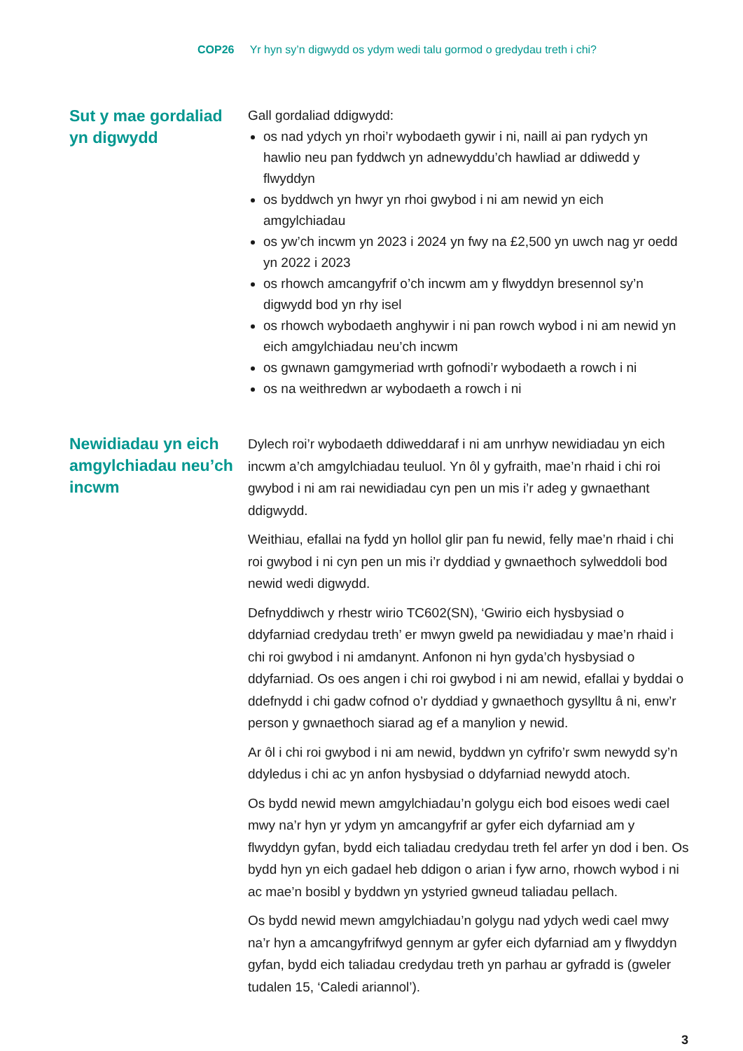COP26 Yr hyn sy’n digwydd os ydym wedi talu gormod o gredydau treth i chi?
Sut y mae gordaliad yn digwydd
Gall gordaliad ddigwydd:
os nad ydych yn rhoi’r wybodaeth gywir i ni, naill ai pan rydych yn hawlio neu pan fyddwch yn adnewyddu’ch hawliad ar ddiwedd y flwyddyn
os byddwch yn hwyr yn rhoi gwybod i ni am newid yn eich amgylchiadau
os yw’ch incwm yn 2023 i 2024 yn fwy na £2,500 yn uwch nag yr oedd yn 2022 i 2023
os rhowch amcangyfrif o’ch incwm am y flwyddyn bresennol sy’n digwydd bod yn rhy isel
os rhowch wybodaeth anghywir i ni pan rowch wybod i ni am newid yn eich amgylchiadau neu’ch incwm
os gwnawn gamgymeriad wrth gofnodi’r wybodaeth a rowch i ni
os na weithredwn ar wybodaeth a rowch i ni
Newidiadau yn eich amgylchiadau neu’ch incwm
Dylech roi’r wybodaeth ddiweddaraf i ni am unrhyw newidiadau yn eich incwm a’ch amgylchiadau teuluol. Yn ôl y gyfraith, mae’n rhaid i chi roi gwybod i ni am rai newidiadau cyn pen un mis i’r adeg y gwnaethant ddigwydd.
Weithiau, efallai na fydd yn hollol glir pan fu newid, felly mae’n rhaid i chi roi gwybod i ni cyn pen un mis i’r dyddiad y gwnaethoch sylweddoli bod newid wedi digwydd.
Defnyddiwch y rhestr wirio TC602(SN), ‘Gwirio eich hysbysiad o ddyfarniad credydau treth’ er mwyn gweld pa newidiadau y mae’n rhaid i chi roi gwybod i ni amdanynt. Anfonon ni hyn gyda’ch hysbysiad o ddyfarniad. Os oes angen i chi roi gwybod i ni am newid, efallai y byddai o ddefnydd i chi gadw cofnod o’r dyddiad y gwnaethoch gysylltu â ni, enw’r person y gwnaethoch siarad ag ef a manylion y newid.
Ar ôl i chi roi gwybod i ni am newid, byddwn yn cyfrifo’r swm newydd sy’n ddyledus i chi ac yn anfon hysbysiad o ddyfarniad newydd atoch.
Os bydd newid mewn amgylchiadau’n golygu eich bod eisoes wedi cael mwy na’r hyn yr ydym yn amcangyfrif ar gyfer eich dyfarniad am y flwyddyn gyfan, bydd eich taliadau credydau treth fel arfer yn dod i ben. Os bydd hyn yn eich gadael heb ddigon o arian i fyw arno, rhowch wybod i ni ac mae’n bosibl y byddwn yn ystyried gwneud taliadau pellach.
Os bydd newid mewn amgylchiadau’n golygu nad ydych wedi cael mwy na’r hyn a amcangyfrifwyd gennym ar gyfer eich dyfarniad am y flwyddyn gyfan, bydd eich taliadau credydau treth yn parhau ar gyfradd is (gweler tudalen 15, ‘Caledi ariannol’).
3